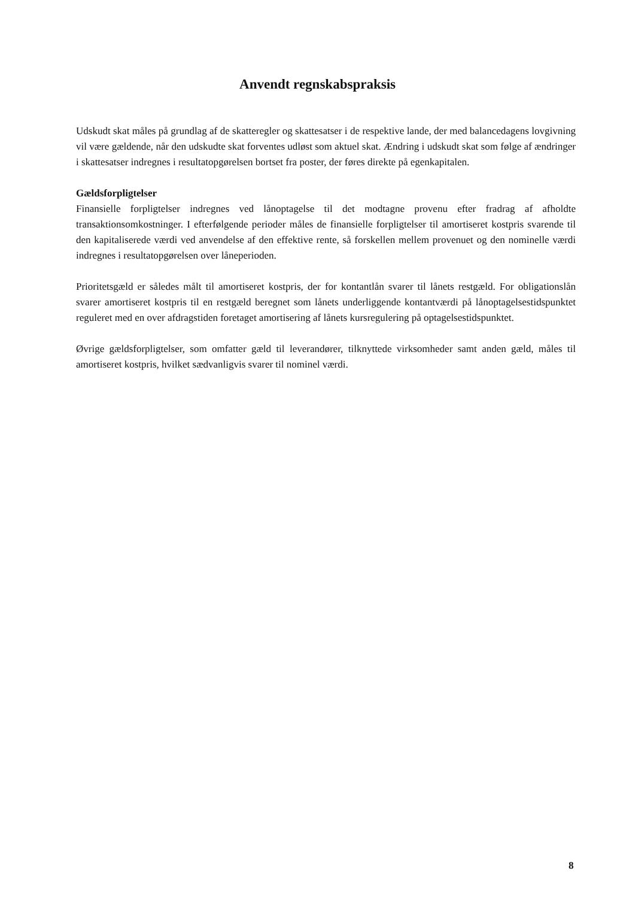Anvendt regnskabspraksis
Udskudt skat måles på grundlag af de skatteregler og skattesatser i de respektive lande, der med balancedagens lovgivning vil være gældende, når den udskudte skat forventes udløst som aktuel skat. Ændring i udskudt skat som følge af ændringer i skattesatser indregnes i resultatopgørelsen bortset fra poster, der føres direkte på egenkapitalen.
Gældsforpligtelser
Finansielle forpligtelser indregnes ved lånoptagelse til det modtagne provenu efter fradrag af afholdte transaktionsomkostninger. I efterfølgende perioder måles de finansielle forpligtelser til amortiseret kostpris svarende til den kapitaliserede værdi ved anvendelse af den effektive rente, så forskellen mellem provenuet og den nominelle værdi indregnes i resultatopgørelsen over låneperioden.
Prioritetsgæld er således målt til amortiseret kostpris, der for kontantlån svarer til lånets restgæld. For obligationslån svarer amortiseret kostpris til en restgæld beregnet som lånets underliggende kontantværdi på lånoptagelsestidspunktet reguleret med en over afdragstiden foretaget amortisering af lånets kursregulering på optagelsestidspunktet.
Øvrige gældsforpligtelser, som omfatter gæld til leverandører, tilknyttede virksomheder samt anden gæld, måles til amortiseret kostpris, hvilket sædvanligvis svarer til nominel værdi.
8